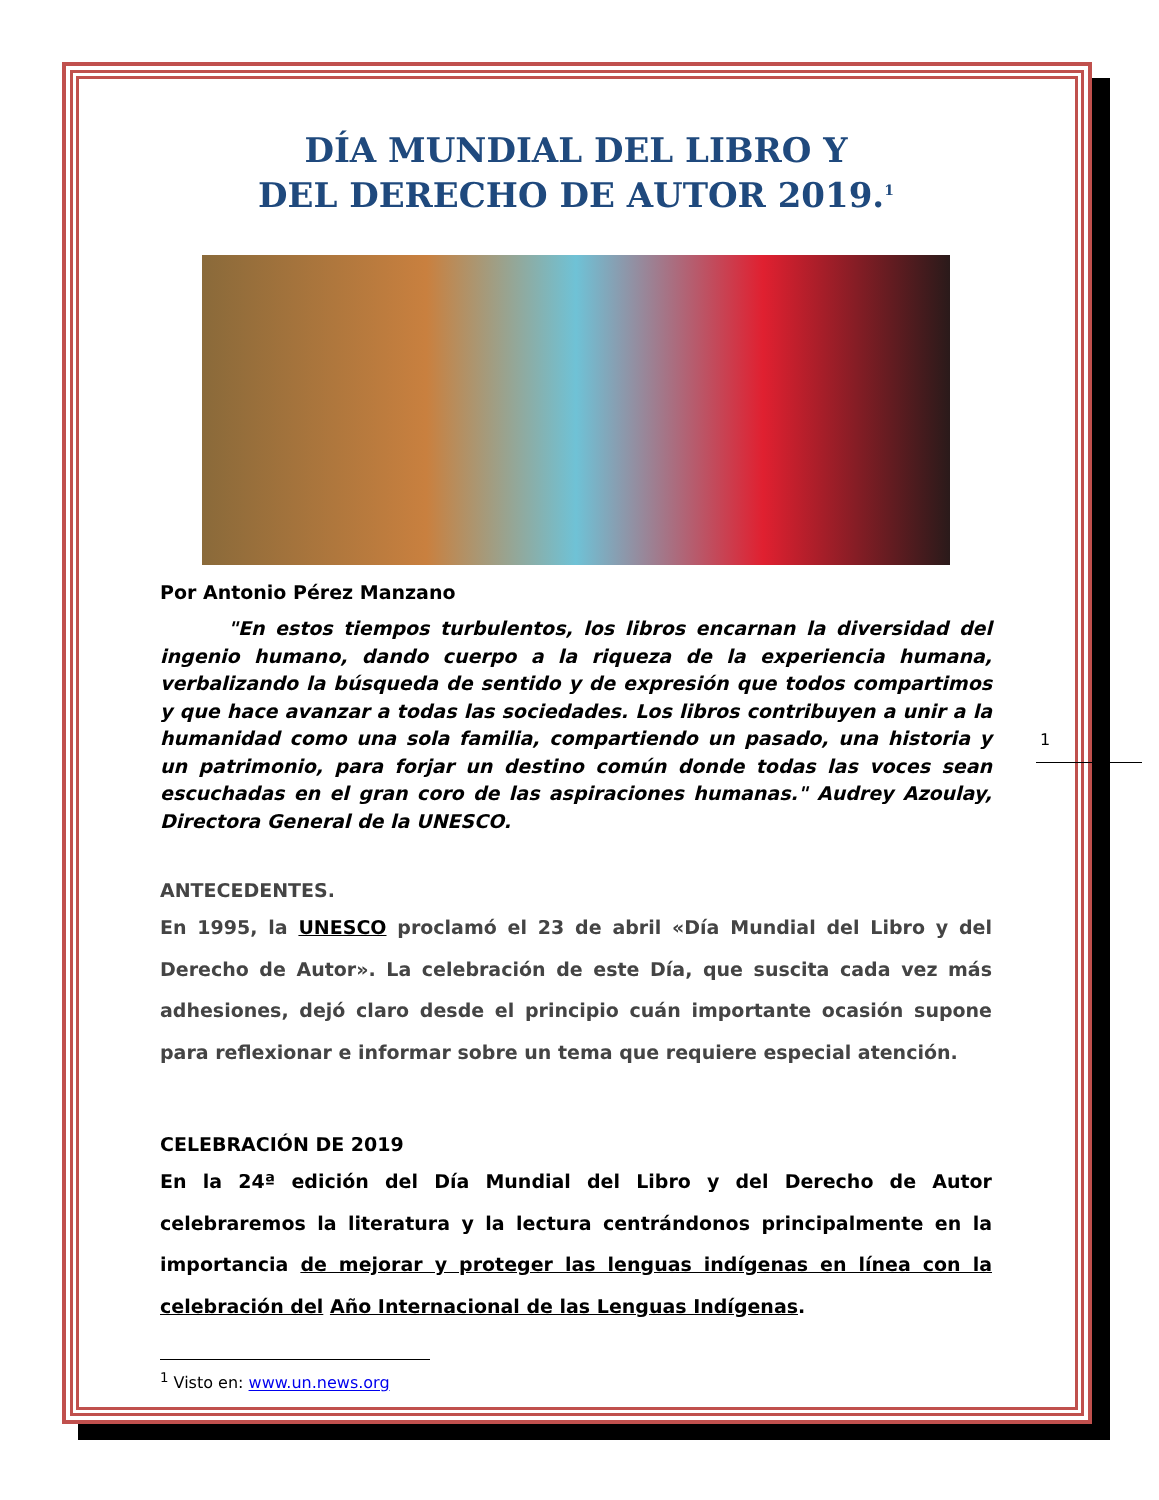DÍA MUNDIAL DEL LIBRO Y
DEL DERECHO DE AUTOR 2019.<sup>1</sup>
Por Antonio Pérez Manzano
"En estos tiempos turbulentos, los libros encarnan la diversidad del ingenio humano, dando cuerpo a la riqueza de la experiencia humana, verbalizando la búsqueda de sentido y de expresión que todos compartimos y que hace avanzar a todas las sociedades. Los libros contribuyen a unir a la humanidad como una sola familia, compartiendo un pasado, una historia y un patrimonio, para forjar un destino común donde todas las voces sean escuchadas en el gran coro de las aspiraciones humanas." Audrey Azoulay, Directora General de la UNESCO.
ANTECEDENTES.
En 1995, la UNESCO proclamó el 23 de abril «Día Mundial del Libro y del Derecho de Autor». La celebración de este Día, que suscita cada vez más adhesiones, dejó claro desde el principio cuán importante ocasión supone para reflexionar e informar sobre un tema que requiere especial atención.
CELEBRACIÓN DE 2019
En la 24ª edición del Día Mundial del Libro y del Derecho de Autor celebraremos la literatura y la lectura centrándonos principalmente en la importancia de mejorar y proteger las lenguas indígenas en línea con la celebración del Año Internacional de las Lenguas Indígenas.
<sup>1</sup> Visto en: www.un.news.org
1